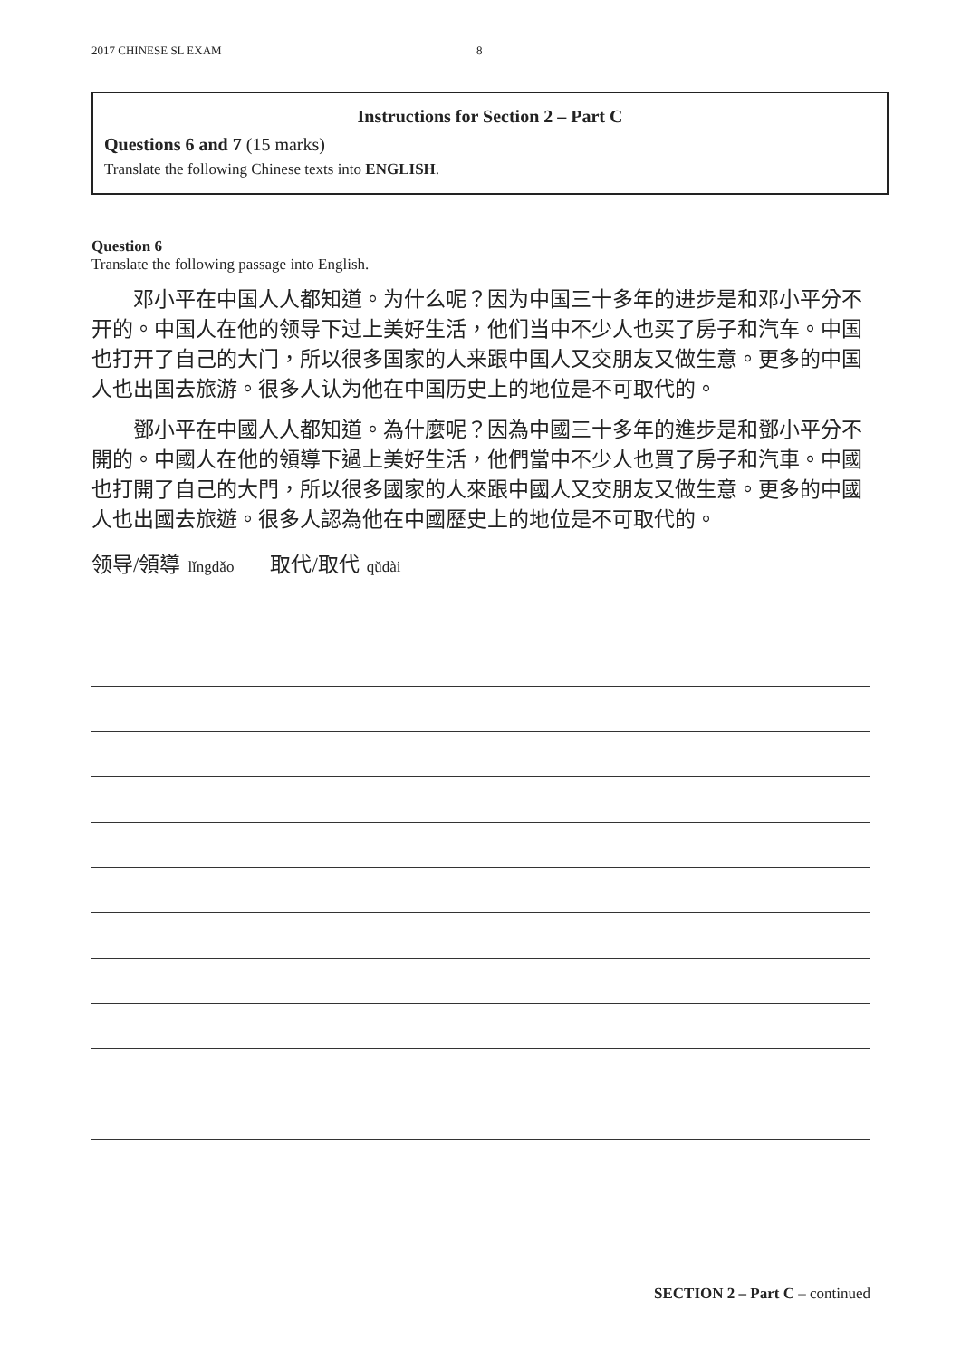2017 CHINESE SL EXAM 8
Instructions for Section 2 – Part C
Questions 6 and 7 (15 marks)
Translate the following Chinese texts into ENGLISH.
Question 6
Translate the following passage into English.
邓小平在中国人人都知道。为什么呢？因为中国三十多年的进步是和邓小平分不开的。中国人在他的领导下过上美好生活，他们当中不少人也买了房子和汽车。中国也打开了自己的大门，所以很多国家的人来跟中国人又交朋友又做生意。更多的中国人也出国去旅游。很多人认为他在中国历史上的地位是不可取代的。
鄧小平在中國人人都知道。為什麼呢？因為中國三十多年的進步是和鄧小平分不開的。中國人在他的領導下過上美好生活，他們當中不少人也買了房子和汽車。中國也打開了自己的大門，所以很多國家的人來跟中國人又交朋友又做生意。更多的中國人也出國去旅遊。很多人認為他在中國歷史上的地位是不可取代的。
领导/領導 lǐngdǎo 取代/取代 qǔdài
SECTION 2 – Part C – continued